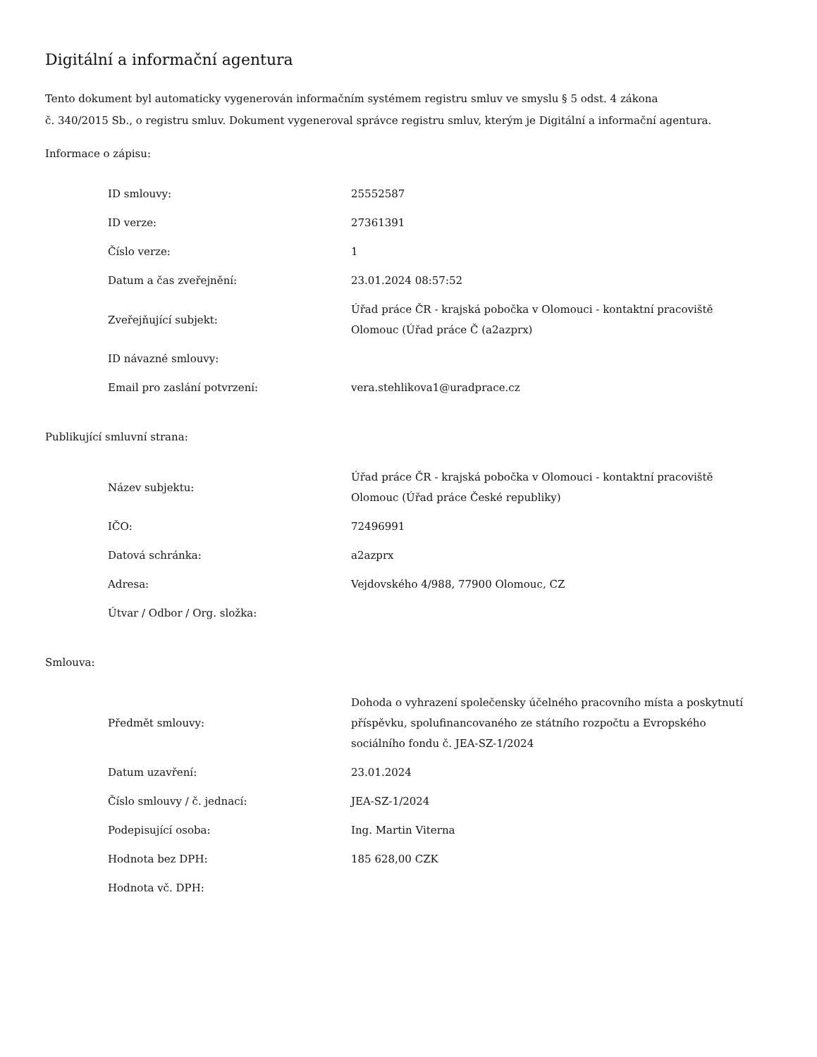Digitální a informační agentura
Tento dokument byl automaticky vygenerován informačním systémem registru smluv ve smyslu § 5 odst. 4 zákona
č. 340/2015 Sb., o registru smluv. Dokument vygeneroval správce registru smluv, kterým je Digitální a informační agentura.
Informace o zápisu:
| ID smlouvy: | 25552587 |
| ID verze: | 27361391 |
| Číslo verze: | 1 |
| Datum a čas zveřejnění: | 23.01.2024 08:57:52 |
| Zveřejňující subjekt: | Úřad práce ČR - krajská pobočka v Olomouci - kontaktní pracoviště Olomouc (Úřad práce Č (a2azprx) |
| ID návazné smlouvy: | |
| Email pro zaslání potvrzení: | vera.stehlikova1@uradprace.cz |
Publikující smluvní strana:
| Název subjektu: | Úřad práce ČR - krajská pobočka v Olomouci - kontaktní pracoviště Olomouc (Úřad práce České republiky) |
| IČO: | 72496991 |
| Datová schránka: | a2azprx |
| Adresa: | Vejdovského 4/988, 77900 Olomouc, CZ |
| Útvar / Odbor / Org. složka: | |
Smlouva:
| Předmět smlouvy: | Dohoda o vyhrazení společensky účelného pracovního místa a poskytnutí příspěvku, spolufinancovaného ze státního rozpočtu a Evropského sociálního fondu č. JEA-SZ-1/2024 |
| Datum uzavření: | 23.01.2024 |
| Číslo smlouvy / č. jednací: | JEA-SZ-1/2024 |
| Podepisující osoba: | Ing. Martin Viterna |
| Hodnota bez DPH: | 185 628,00 CZK |
| Hodnota vč. DPH: | |